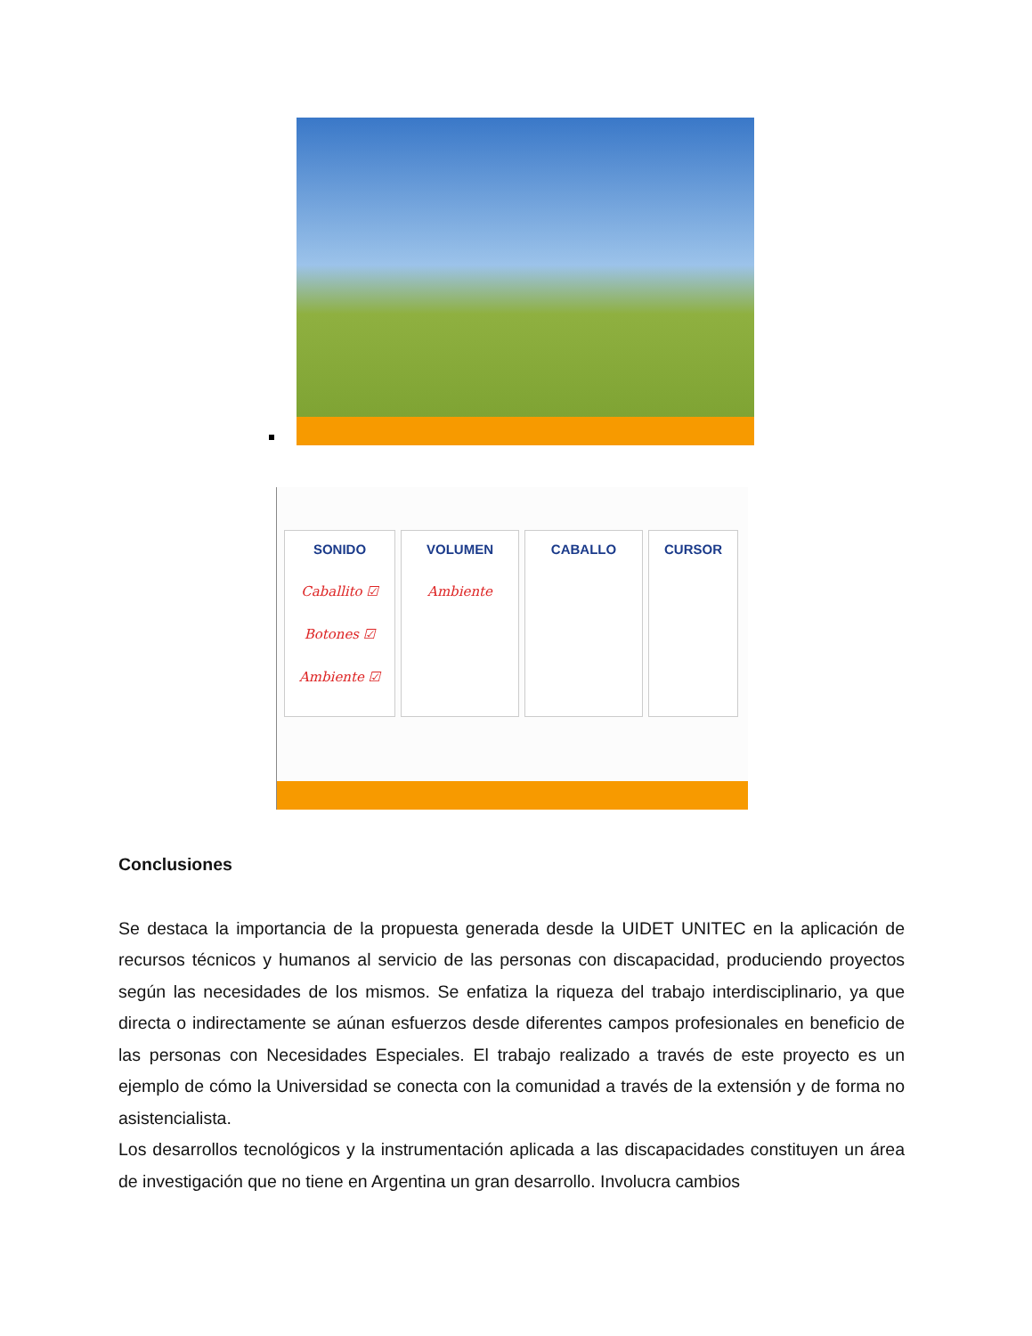SONIDO
Caballito ☑
Botones ☑
Ambiente ☑
VOLUMEN
Ambiente
CABALLO CURSOR
Conclusiones
Se destaca la importancia de la propuesta generada desde la UIDET UNITEC en la aplicación de recursos técnicos y humanos al servicio de las personas con discapacidad, produciendo proyectos según las necesidades de los mismos. Se enfatiza la riqueza del trabajo interdisciplinario, ya que directa o indirectamente se aúnan esfuerzos desde diferentes campos profesionales en beneficio de las personas con Necesidades Especiales. El trabajo realizado a través de este proyecto es un ejemplo de cómo la Universidad se conecta con la comunidad a través de la extensión y de forma no asistencialista.
Los desarrollos tecnológicos y la instrumentación aplicada a las discapacidades constituyen un área de investigación que no tiene en Argentina un gran desarrollo. Involucra cambios